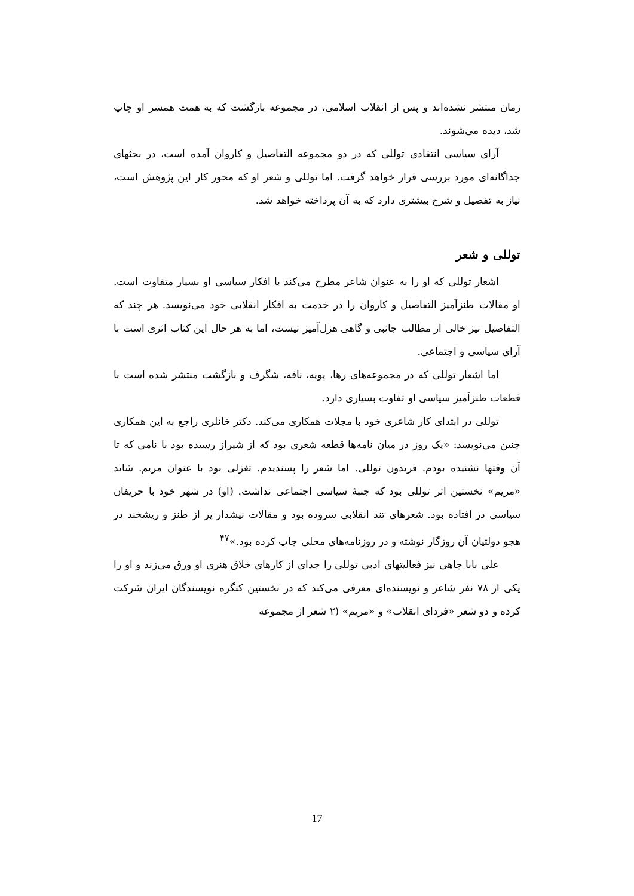زمان منتشر نشده‌اند و پس از انقلاب اسلامی، در مجموعه بازگشت که به همت همسر او چاپ شد، دیده می‌شوند.
آرای سیاسی انتقادی توللی که در دو مجموعه التفاصیل و کاروان آمده است، در بحثهای جداگانه‌ای مورد بررسی قرار خواهد گرفت. اما توللی و شعر او که محور کار این پژوهش است، نیاز به تفصیل و شرح بیشتری دارد که به آن پرداخته خواهد شد.
توللی و شعر
اشعار توللی که او را به عنوان شاعر مطرح می‌کند با افکار سیاسی او بسیار متفاوت است. او مقالات طنزآمیز التفاصیل و کاروان را در خدمت به افکار انقلابی خود می‌نویسد. هر چند که التفاصیل نیز خالی از مطالب جانبی و گاهی هزل‌آمیز نیست، اما به هر حال این کتاب اثری است با آرای سیاسی و اجتماعی.
اما اشعار توللی که در مجموعه‌های رها، پویه، نافه، شگرف و بازگشت منتشر شده است با قطعات طنزآمیز سیاسی او تفاوت بسیاری دارد.
توللی در ابتدای کار شاعری خود با مجلات همکاری می‌کند. دکتر خانلری راجع به این همکاری چنین می‌نویسد: «یک روز در میان نامه‌ها قطعه شعری بود که از شیراز رسیده بود با نامی که تا آن وقتها نشنیده بودم. فریدون توللی. اما شعر را پسندیدم. تغزلی بود با عنوان مریم. شاید «مریم» نخستین اثر توللی بود که جنبهٔ سیاسی اجتماعی نداشت. (او) در شهر خود با حریفان سیاسی در افتاده بود. شعرهای تند انقلابی سروده بود و مقالات نیشدار پر از طنز و ریشخند در هجو دولتیان آن روزگار نوشته و در روزنامه‌های محلی چاپ کرده بود.»<sup>۴۷</sup>
علی بابا چاهی نیز فعالیتهای ادبی توللی را جدای از کارهای خلاق هنری او ورق می‌زند و او را یکی از ۷۸ نفر شاعر و نویسنده‌ای معرفی می‌کند که در نخستین کنگره نویسندگان ایران شرکت کرده و دو شعر «فردای انقلاب» و «مریم» (۲ شعر از مجموعه
17